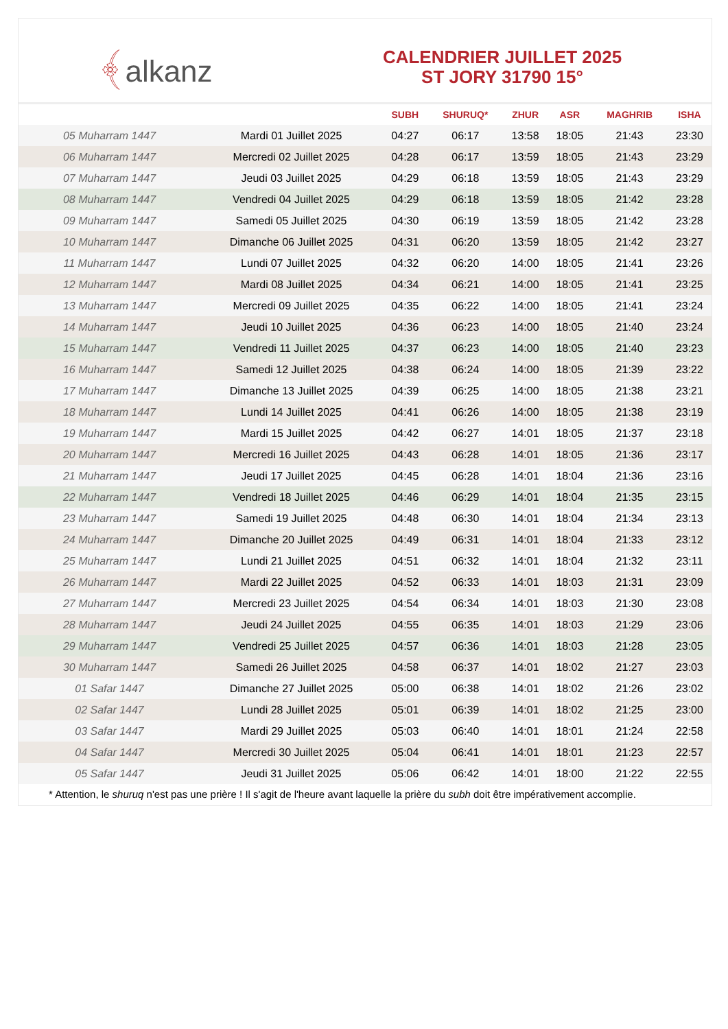﴾alkanz
CALENDRIER JUILLET 2025
ST JORY 31790 15°
| | | SUBH | SHURUQ* | ZHUR | ASR | MAGHRIB | ISHA |
| --- | --- | --- | --- | --- | --- | --- | --- |
| 05 Muharram 1447 | Mardi 01 Juillet 2025 | 04:27 | 06:17 | 13:58 | 18:05 | 21:43 | 23:30 |
| 06 Muharram 1447 | Mercredi 02 Juillet 2025 | 04:28 | 06:17 | 13:59 | 18:05 | 21:43 | 23:29 |
| 07 Muharram 1447 | Jeudi 03 Juillet 2025 | 04:29 | 06:18 | 13:59 | 18:05 | 21:43 | 23:29 |
| 08 Muharram 1447 | Vendredi 04 Juillet 2025 | 04:29 | 06:18 | 13:59 | 18:05 | 21:42 | 23:28 |
| 09 Muharram 1447 | Samedi 05 Juillet 2025 | 04:30 | 06:19 | 13:59 | 18:05 | 21:42 | 23:28 |
| 10 Muharram 1447 | Dimanche 06 Juillet 2025 | 04:31 | 06:20 | 13:59 | 18:05 | 21:42 | 23:27 |
| 11 Muharram 1447 | Lundi 07 Juillet 2025 | 04:32 | 06:20 | 14:00 | 18:05 | 21:41 | 23:26 |
| 12 Muharram 1447 | Mardi 08 Juillet 2025 | 04:34 | 06:21 | 14:00 | 18:05 | 21:41 | 23:25 |
| 13 Muharram 1447 | Mercredi 09 Juillet 2025 | 04:35 | 06:22 | 14:00 | 18:05 | 21:41 | 23:24 |
| 14 Muharram 1447 | Jeudi 10 Juillet 2025 | 04:36 | 06:23 | 14:00 | 18:05 | 21:40 | 23:24 |
| 15 Muharram 1447 | Vendredi 11 Juillet 2025 | 04:37 | 06:23 | 14:00 | 18:05 | 21:40 | 23:23 |
| 16 Muharram 1447 | Samedi 12 Juillet 2025 | 04:38 | 06:24 | 14:00 | 18:05 | 21:39 | 23:22 |
| 17 Muharram 1447 | Dimanche 13 Juillet 2025 | 04:39 | 06:25 | 14:00 | 18:05 | 21:38 | 23:21 |
| 18 Muharram 1447 | Lundi 14 Juillet 2025 | 04:41 | 06:26 | 14:00 | 18:05 | 21:38 | 23:19 |
| 19 Muharram 1447 | Mardi 15 Juillet 2025 | 04:42 | 06:27 | 14:01 | 18:05 | 21:37 | 23:18 |
| 20 Muharram 1447 | Mercredi 16 Juillet 2025 | 04:43 | 06:28 | 14:01 | 18:05 | 21:36 | 23:17 |
| 21 Muharram 1447 | Jeudi 17 Juillet 2025 | 04:45 | 06:28 | 14:01 | 18:04 | 21:36 | 23:16 |
| 22 Muharram 1447 | Vendredi 18 Juillet 2025 | 04:46 | 06:29 | 14:01 | 18:04 | 21:35 | 23:15 |
| 23 Muharram 1447 | Samedi 19 Juillet 2025 | 04:48 | 06:30 | 14:01 | 18:04 | 21:34 | 23:13 |
| 24 Muharram 1447 | Dimanche 20 Juillet 2025 | 04:49 | 06:31 | 14:01 | 18:04 | 21:33 | 23:12 |
| 25 Muharram 1447 | Lundi 21 Juillet 2025 | 04:51 | 06:32 | 14:01 | 18:04 | 21:32 | 23:11 |
| 26 Muharram 1447 | Mardi 22 Juillet 2025 | 04:52 | 06:33 | 14:01 | 18:03 | 21:31 | 23:09 |
| 27 Muharram 1447 | Mercredi 23 Juillet 2025 | 04:54 | 06:34 | 14:01 | 18:03 | 21:30 | 23:08 |
| 28 Muharram 1447 | Jeudi 24 Juillet 2025 | 04:55 | 06:35 | 14:01 | 18:03 | 21:29 | 23:06 |
| 29 Muharram 1447 | Vendredi 25 Juillet 2025 | 04:57 | 06:36 | 14:01 | 18:03 | 21:28 | 23:05 |
| 30 Muharram 1447 | Samedi 26 Juillet 2025 | 04:58 | 06:37 | 14:01 | 18:02 | 21:27 | 23:03 |
| 01 Safar 1447 | Dimanche 27 Juillet 2025 | 05:00 | 06:38 | 14:01 | 18:02 | 21:26 | 23:02 |
| 02 Safar 1447 | Lundi 28 Juillet 2025 | 05:01 | 06:39 | 14:01 | 18:02 | 21:25 | 23:00 |
| 03 Safar 1447 | Mardi 29 Juillet 2025 | 05:03 | 06:40 | 14:01 | 18:01 | 21:24 | 22:58 |
| 04 Safar 1447 | Mercredi 30 Juillet 2025 | 05:04 | 06:41 | 14:01 | 18:01 | 21:23 | 22:57 |
| 05 Safar 1447 | Jeudi 31 Juillet 2025 | 05:06 | 06:42 | 14:01 | 18:00 | 21:22 | 22:55 |
* Attention, le shuruq n'est pas une prière ! Il s'agit de l'heure avant laquelle la prière du subh doit être impérativement accomplie.